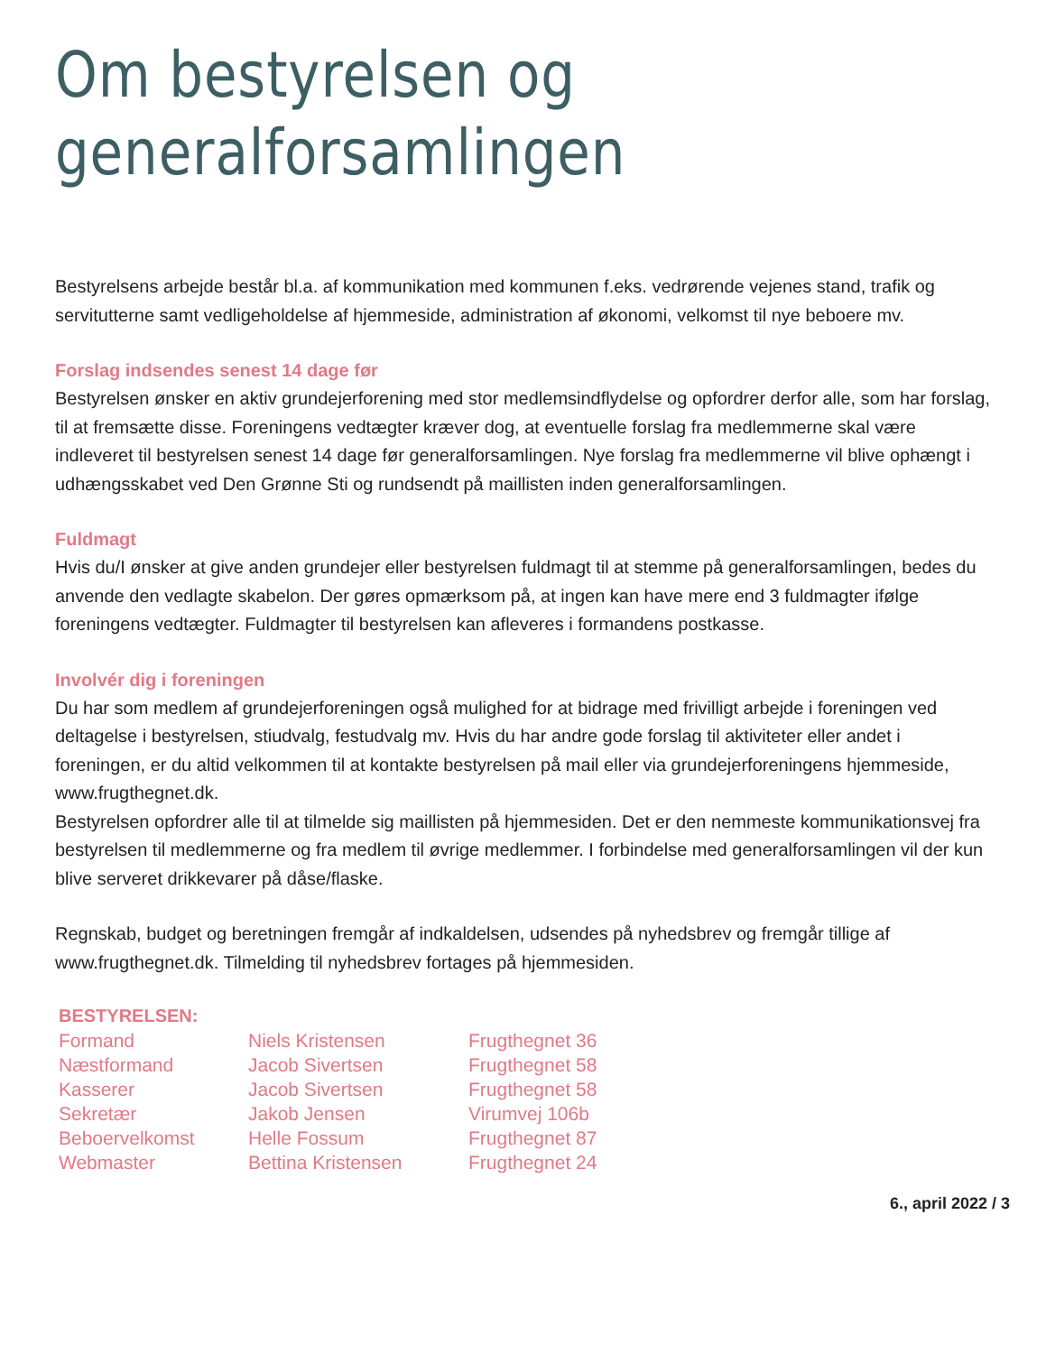Om bestyrelsen og
generalforsamlingen
Bestyrelsens arbejde består bl.a. af kommunikation med kommunen f.eks. vedrørende vejenes stand, trafik og servitutterne samt vedligeholdelse af hjemmeside, administration af økonomi, velkomst til nye beboere mv.
Forslag indsendes senest 14 dage før
Bestyrelsen ønsker en aktiv grundejerforening med stor medlemsindflydelse og opfordrer derfor alle, som har forslag, til at fremsætte disse. Foreningens vedtægter kræver dog, at eventuelle forslag fra medlemmerne skal være indleveret til bestyrelsen senest 14 dage før generalforsamlingen. Nye forslag fra medlemmerne vil blive ophængt i udhængsskabet ved Den Grønne Sti og rundsendt på maillisten inden generalforsamlingen.
Fuldmagt
Hvis du/I ønsker at give anden grundejer eller bestyrelsen fuldmagt til at stemme på generalforsamlingen, bedes du anvende den vedlagte skabelon. Der gøres opmærksom på, at ingen kan have mere end 3 fuldmagter ifølge foreningens vedtægter. Fuldmagter til bestyrelsen kan afleveres i formandens postkasse.
Involvér dig i foreningen
Du har som medlem af grundejerforeningen også mulighed for at bidrage med frivilligt arbejde i foreningen ved deltagelse i bestyrelsen, stiudvalg, festudvalg mv. Hvis du har andre gode forslag til aktiviteter eller andet i foreningen, er du altid velkommen til at kontakte bestyrelsen på mail eller via grundejerforeningens hjemmeside, www.frugthegnet.dk.
Bestyrelsen opfordrer alle til at tilmelde sig maillisten på hjemmesiden. Det er den nemmeste kommunikationsvej fra bestyrelsen til medlemmerne og fra medlem til øvrige medlemmer. I forbindelse med generalforsamlingen vil der kun blive serveret drikkevarer på dåse/flaske.
Regnskab, budget og beretningen fremgår af indkaldelsen, udsendes på nyhedsbrev og fremgår tillige af www.frugthegnet.dk. Tilmelding til nyhedsbrev fortages på hjemmesiden.
| BESTYRELSEN: | | |
| --- | --- | --- |
| Formand | Niels Kristensen | Frugthegnet 36 |
| Næstformand | Jacob Sivertsen | Frugthegnet 58 |
| Kasserer | Jacob Sivertsen | Frugthegnet 58 |
| Sekretær | Jakob Jensen | Virumvej 106b |
| Beboervelkomst | Helle Fossum | Frugthegnet 87 |
| Webmaster | Bettina Kristensen | Frugthegnet 24 |
6., april 2022 / 3